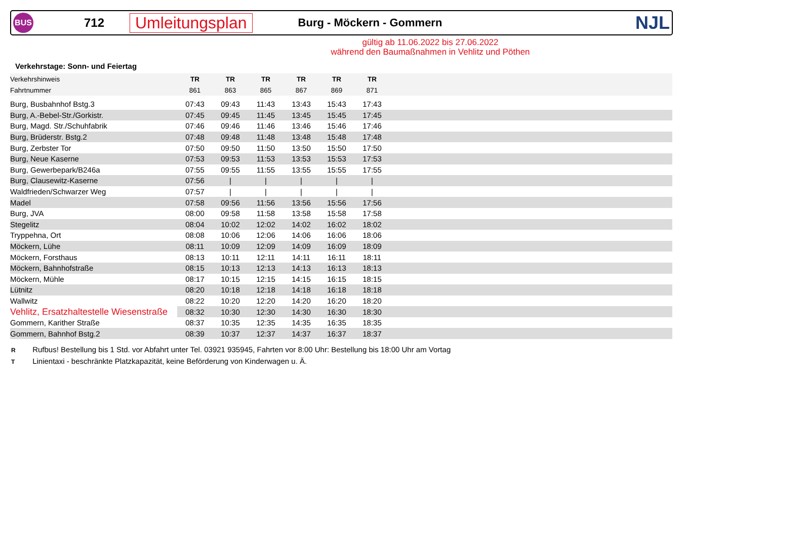BUS
712
Umleitungsplan
Burg - Möckern - Gommern
NJL
gültig ab 11.06.2022 bis 27.06.2022
während den Baumaßnahmen in Vehlitz und Pöthen
Verkehrstage: Sonn- und Feiertag
| Verkehrshinweis | TR | TR | TR | TR | TR | TR | |
| Fahrtnummer | 861 | 863 | 865 | 867 | 869 | 871 | |
| Burg, Busbahnhof Bstg.3 | 07:43 | 09:43 | 11:43 | 13:43 | 15:43 | 17:43 | |
| Burg, A.-Bebel-Str./Gorkistr. | 07:45 | 09:45 | 11:45 | 13:45 | 15:45 | 17:45 | |
| Burg, Magd. Str./Schuhfabrik | 07:46 | 09:46 | 11:46 | 13:46 | 15:46 | 17:46 | |
| Burg, Brüderstr. Bstg.2 | 07:48 | 09:48 | 11:48 | 13:48 | 15:48 | 17:48 | |
| Burg, Zerbster Tor | 07:50 | 09:50 | 11:50 | 13:50 | 15:50 | 17:50 | |
| Burg, Neue Kaserne | 07:53 | 09:53 | 11:53 | 13:53 | 15:53 | 17:53 | |
| Burg, Gewerbepark/B246a | 07:55 | 09:55 | 11:55 | 13:55 | 15:55 | 17:55 | |
| Burg, Clausewitz-Kaserne | 07:56 | / | / | / | / | / | |
| Waldfrieden/Schwarzer Weg | 07:57 | / | / | / | / | / | |
| Madel | 07:58 | 09:56 | 11:56 | 13:56 | 15:56 | 17:56 | |
| Burg, JVA | 08:00 | 09:58 | 11:58 | 13:58 | 15:58 | 17:58 | |
| Stegelitz | 08:04 | 10:02 | 12:02 | 14:02 | 16:02 | 18:02 | |
| Tryppehna, Ort | 08:08 | 10:06 | 12:06 | 14:06 | 16:06 | 18:06 | |
| Möckern, Lühe | 08:11 | 10:09 | 12:09 | 14:09 | 16:09 | 18:09 | |
| Möckern, Forsthaus | 08:13 | 10:11 | 12:11 | 14:11 | 16:11 | 18:11 | |
| Möckern, Bahnhofstraße | 08:15 | 10:13 | 12:13 | 14:13 | 16:13 | 18:13 | |
| Möckern, Mühle | 08:17 | 10:15 | 12:15 | 14:15 | 16:15 | 18:15 | |
| Lütnitz | 08:20 | 10:18 | 12:18 | 14:18 | 16:18 | 18:18 | |
| Wallwitz | 08:22 | 10:20 | 12:20 | 14:20 | 16:20 | 18:20 | |
| Vehlitz, Ersatzhaltestelle Wiesenstraße | 08:32 | 10:30 | 12:30 | 14:30 | 16:30 | 18:30 | |
| Gommern, Karither Straße | 08:37 | 10:35 | 12:35 | 14:35 | 16:35 | 18:35 | |
| Gommern, Bahnhof Bstg.2 | 08:39 | 10:37 | 12:37 | 14:37 | 16:37 | 18:37 | |
R Rufbus! Bestellung bis 1 Std. vor Abfahrt unter Tel. 03921 935945, Fahrten vor 8:00 Uhr: Bestellung bis 18:00 Uhr am Vortag
T Linientaxi - beschränkte Platzkapazität, keine Beförderung von Kinderwagen u. Ä.